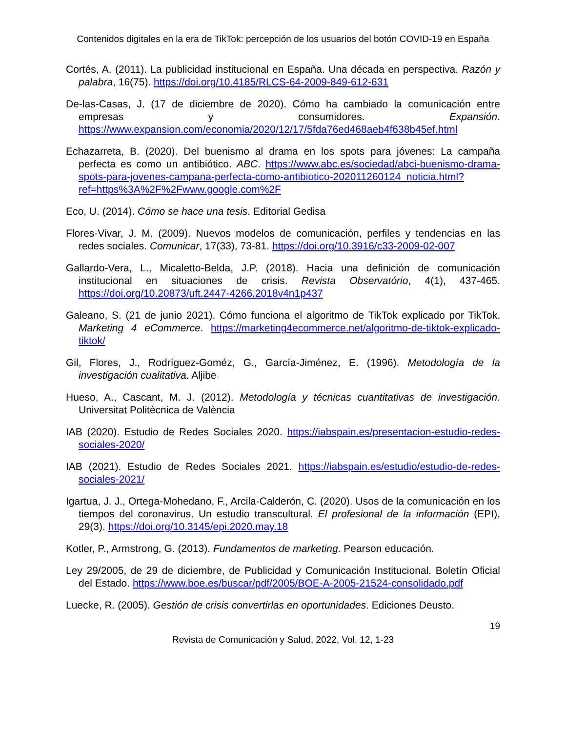Contenidos digitales en la era de TikTok: percepción de los usuarios del botón COVID-19 en España
Cortés, A. (2011). La publicidad institucional en España. Una década en perspectiva. Razón y palabra, 16(75). https://doi.org/10.4185/RLCS-64-2009-849-612-631
De-las-Casas, J. (17 de diciembre de 2020). Cómo ha cambiado la comunicación entre empresas y consumidores. Expansión. https://www.expansion.com/economia/2020/12/17/5fda76ed468aeb4f638b45ef.html
Echazarreta, B. (2020). Del buenismo al drama en los spots para jóvenes: La campaña perfecta es como un antibiótico. ABC. https://www.abc.es/sociedad/abci-buenismo-drama-spots-para-jovenes-campana-perfecta-como-antibiotico-202011260124_noticia.html?ref=https%3A%2F%2Fwww.google.com%2F
Eco, U. (2014). Cómo se hace una tesis. Editorial Gedisa
Flores-Vivar, J. M. (2009). Nuevos modelos de comunicación, perfiles y tendencias en las redes sociales. Comunicar, 17(33), 73-81. https://doi.org/10.3916/c33-2009-02-007
Gallardo-Vera, L., Micaletto-Belda, J.P. (2018). Hacia una definición de comunicación institucional en situaciones de crisis. Revista Observatório, 4(1), 437-465. https://doi.org/10.20873/uft.2447-4266.2018v4n1p437
Galeano, S. (21 de junio 2021). Cómo funciona el algoritmo de TikTok explicado por TikTok. Marketing 4 eCommerce. https://marketing4ecommerce.net/algoritmo-de-tiktok-explicado-tiktok/
Gil, Flores, J., Rodríguez-Goméz, G., García-Jiménez, E. (1996). Metodología de la investigación cualitativa. Aljibe
Hueso, A., Cascant, M. J. (2012). Metodología y técnicas cuantitativas de investigación. Universitat Politècnica de València
IAB (2020). Estudio de Redes Sociales 2020. https://iabspain.es/presentacion-estudio-redes-sociales-2020/
IAB (2021). Estudio de Redes Sociales 2021. https://iabspain.es/estudio/estudio-de-redes-sociales-2021/
Igartua, J. J., Ortega-Mohedano, F., Arcila-Calderón, C. (2020). Usos de la comunicación en los tiempos del coronavirus. Un estudio transcultural. El profesional de la información (EPI), 29(3). https://doi.org/10.3145/epi.2020.may.18
Kotler, P., Armstrong, G. (2013). Fundamentos de marketing. Pearson educación.
Ley 29/2005, de 29 de diciembre, de Publicidad y Comunicación Institucional. Boletín Oficial del Estado. https://www.boe.es/buscar/pdf/2005/BOE-A-2005-21524-consolidado.pdf
Luecke, R. (2005). Gestión de crisis convertirlas en oportunidades. Ediciones Deusto.
19
Revista de Comunicación y Salud, 2022, Vol. 12, 1-23